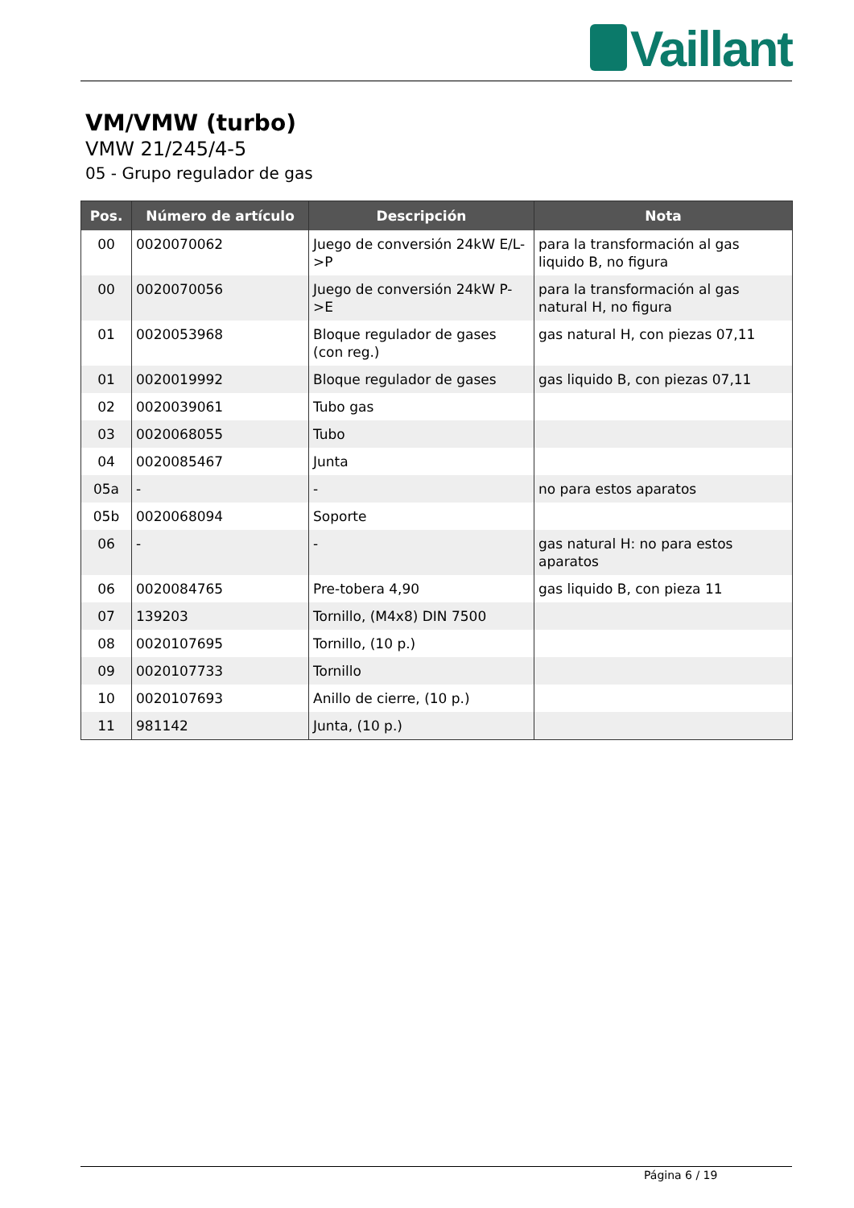Vaillant
VM/VMW (turbo)
VMW 21/245/4-5
05 - Grupo regulador de gas
| Pos. | Número de artículo | Descripción | Nota |
| --- | --- | --- | --- |
| 00 | 0020070062 | Juego de conversión 24kW E/L->P | para la transformación al gas liquido B, no figura |
| 00 | 0020070056 | Juego de conversión 24kW P->E | para la transformación al gas natural H, no figura |
| 01 | 0020053968 | Bloque regulador de gases (con reg.) | gas natural H, con piezas 07,11 |
| 01 | 0020019992 | Bloque regulador de gases | gas liquido B, con piezas 07,11 |
| 02 | 0020039061 | Tubo gas | |
| 03 | 0020068055 | Tubo | |
| 04 | 0020085467 | Junta | |
| 05a | - | - | no para estos aparatos |
| 05b | 0020068094 | Soporte | |
| 06 | - | - | gas natural H: no para estos aparatos |
| 06 | 0020084765 | Pre-tobera 4,90 | gas liquido B, con pieza 11 |
| 07 | 139203 | Tornillo, (M4x8) DIN 7500 | |
| 08 | 0020107695 | Tornillo, (10 p.) | |
| 09 | 0020107733 | Tornillo | |
| 10 | 0020107693 | Anillo de cierre, (10 p.) | |
| 11 | 981142 | Junta, (10 p.) | |
Página 6 / 19